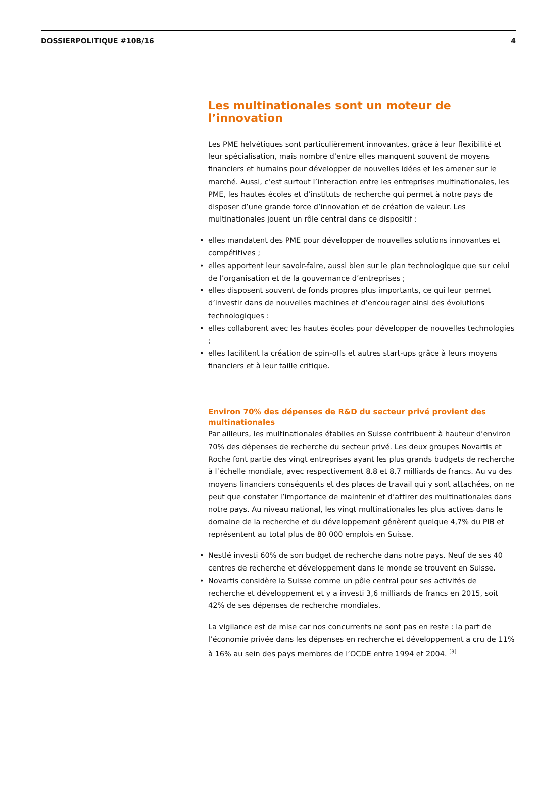DOSSIERPOLITIQUE #10B/16 4
Les multinationales sont un moteur de l’innovation
Les PME helvétiques sont particulièrement innovantes, grâce à leur flexibilité et leur spécialisation, mais nombre d’entre elles manquent souvent de moyens financiers et humains pour développer de nouvelles idées et les amener sur le marché. Aussi, c’est surtout l’interaction entre les entreprises multinationales, les PME, les hautes écoles et d’instituts de recherche qui permet à notre pays de disposer d’une grande force d’innovation et de création de valeur. Les multinationales jouent un rôle central dans ce dispositif :
• elles mandatent des PME pour développer de nouvelles solutions innovantes et compétitives ;
• elles apportent leur savoir-faire, aussi bien sur le plan technologique que sur celui de l’organisation et de la gouvernance d’entreprises ;
• elles disposent souvent de fonds propres plus importants, ce qui leur permet d’investir dans de nouvelles machines et d’encourager ainsi des évolutions technologiques :
• elles collaborent avec les hautes écoles pour développer de nouvelles technologies ;
• elles facilitent la création de spin-offs et autres start-ups grâce à leurs moyens financiers et à leur taille critique.
Environ 70% des dépenses de R&D du secteur privé provient des multinationales
Par ailleurs, les multinationales établies en Suisse contribuent à hauteur d’environ 70% des dépenses de recherche du secteur privé. Les deux groupes Novartis et Roche font partie des vingt entreprises ayant les plus grands budgets de recherche à l’échelle mondiale, avec respectivement 8.8 et 8.7 milliards de francs. Au vu des moyens financiers conséquents et des places de travail qui y sont attachées, on ne peut que constater l’importance de maintenir et d’attirer des multinationales dans notre pays. Au niveau national, les vingt multinationales les plus actives dans le domaine de la recherche et du développement génèrent quelque 4,7% du PIB et représentent au total plus de 80 000 emplois en Suisse.
• Nestlé investi 60% de son budget de recherche dans notre pays. Neuf de ses 40 centres de recherche et développement dans le monde se trouvent en Suisse.
• Novartis considère la Suisse comme un pôle central pour ses activités de recherche et développement et y a investi 3,6 milliards de francs en 2015, soit 42% de ses dépenses de recherche mondiales.
La vigilance est de mise car nos concurrents ne sont pas en reste : la part de l’économie privée dans les dépenses en recherche et développement a cru de 11% à 16% au sein des pays membres de l’OCDE entre 1994 et 2004. <sup>[3]</sup>